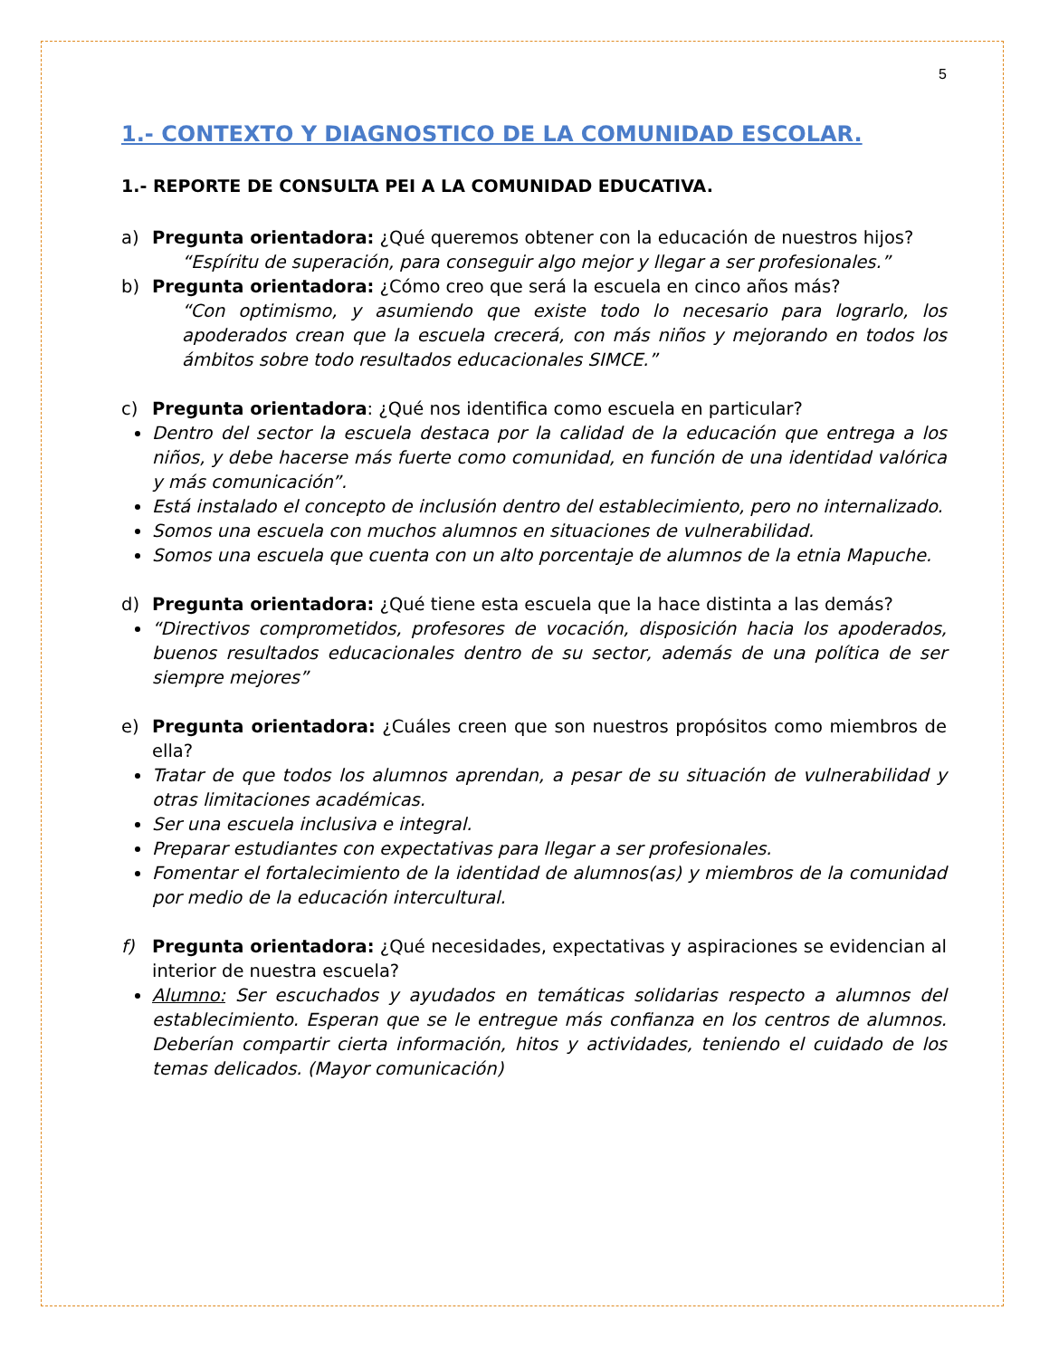5
1.- CONTEXTO Y DIAGNOSTICO DE LA COMUNIDAD ESCOLAR.
1.- REPORTE DE CONSULTA PEI A LA COMUNIDAD EDUCATIVA.
a) Pregunta orientadora: ¿Qué queremos obtener con la educación de nuestros hijos?
“Espíritu de superación, para conseguir algo mejor y llegar a ser profesionales.”
b) Pregunta orientadora: ¿Cómo creo que será la escuela en cinco años más?
“Con optimismo, y asumiendo que existe todo lo necesario para lograrlo, los apoderados crean que la escuela crecerá, con más niños y mejorando en todos los ámbitos sobre todo resultados educacionales SIMCE.”
c) Pregunta orientadora: ¿Qué nos identifica como escuela en particular?
Dentro del sector la escuela destaca por la calidad de la educación que entrega a los niños, y debe hacerse más fuerte como comunidad, en función de una identidad valórica y más comunicación”.
Está instalado el concepto de inclusión dentro del establecimiento, pero no internalizado.
Somos una escuela con muchos alumnos en situaciones de vulnerabilidad.
Somos una escuela que cuenta con un alto porcentaje de alumnos de la etnia Mapuche.
d) Pregunta orientadora: ¿Qué tiene esta escuela que la hace distinta a las demás?
“Directivos comprometidos, profesores de vocación, disposición hacia los apoderados, buenos resultados educacionales dentro de su sector, además de una política de ser siempre mejores”
e) Pregunta orientadora: ¿Cuáles creen que son nuestros propósitos como miembros de ella?
Tratar de que todos los alumnos aprendan, a pesar de su situación de vulnerabilidad y otras limitaciones académicas.
Ser una escuela inclusiva e integral.
Preparar estudiantes con expectativas para llegar a ser profesionales.
Fomentar el fortalecimiento de la identidad de alumnos(as) y miembros de la comunidad por medio de la educación intercultural.
f) Pregunta orientadora: ¿Qué necesidades, expectativas y aspiraciones se evidencian al interior de nuestra escuela?
Alumno: Ser escuchados y ayudados en temáticas solidarias respecto a alumnos del establecimiento. Esperan que se le entregue más confianza en los centros de alumnos. Deberían compartir cierta información, hitos y actividades, teniendo el cuidado de los temas delicados. (Mayor comunicación)